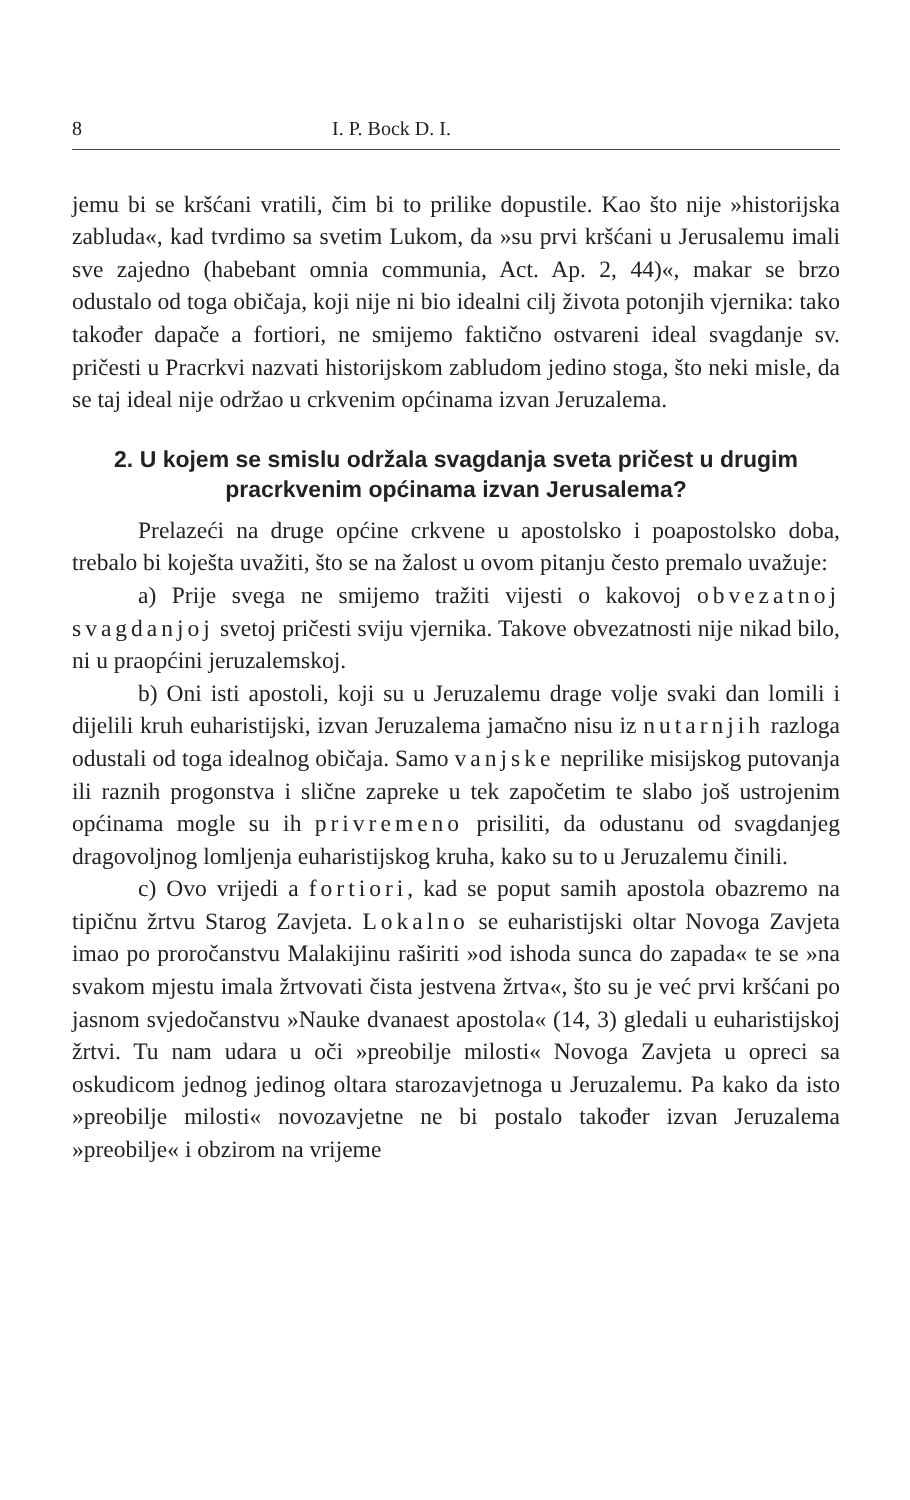8 I. P. Bock D. I.
jemu bi se kršćani vratili, čim bi to prilike dopustile. Kao što nije »historijska zabluda«, kad tvrdimo sa svetim Lukom, da »su prvi kršćani u Jerusalemu imali sve zajedno (habebant omnia communia, Act. Ap. 2, 44)«, makar se brzo odustalo od toga običaja, koji nije ni bio idealni cilj života potonjih vjernika: tako također dapače a fortiori, ne smijemo faktično ostvareni ideal svagdanje sv. pričesti u Pracrkvi nazvati historijskom zabludom jedino stoga, što neki misle, da se taj ideal nije održao u crkvenim općinama izvan Jeruzalema.
2. U kojem se smislu održala svagdanja sveta pričest u drugim pracrkvenim općinama izvan Jerusalema?
Prelazeći na druge općine crkvene u apostolsko i poapostolsko doba, trebalo bi koješta uvažiti, što se na žalost u ovom pitanju često premalo uvažuje:
a) Prije svega ne smijemo tražiti vijesti o kakovoj obvezatnoj svagdanjoj svetoj pričesti sviju vjernika. Takove obvezatnosti nije nikad bilo, ni u praopćini jeruzalemskoj.
b) Oni isti apostoli, koji su u Jeruzalemu drage volje svaki dan lomili i dijelili kruh euharistijski, izvan Jeruzalema jamačno nisu iz nutarnjih razloga odustali od toga idealnog običaja. Samo vanjske neprilike misijskog putovanja ili raznih progonstva i slične zapreke u tek započetim te slabo još ustrojenim općinama mogle su ih privremeno prisiliti, da odustanu od svagdanjeg dragovoljnog lomljenja euharistijskog kruha, kako su to u Jeruzalemu činili.
c) Ovo vrijedi a fortiori, kad se poput samih apostola obazremo na tipičnu žrtvu Starog Zavjeta. Lokalno se euharistijski oltar Novoga Zavjeta imao po proročanstvu Malakijinu raširiti »od ishoda sunca do zapada« te se »na svakom mjestu imala žrtvovati čista jestvena žrtva«, što su je već prvi kršćani po jasnom svjedočanstvu »Nauke dvanaest apostola« (14, 3) gledali u euharistijskoj žrtvi. Tu nam udara u oči »preobilje milosti« Novoga Zavjeta u opreci sa oskudicom jednog jedinog oltara starozavjetnoga u Jeruzalemu. Pa kako da isto »preobilje milosti« novozavjetne ne bi postalo također izvan Jeruzalema »preobilje« i obzirom na vrijeme